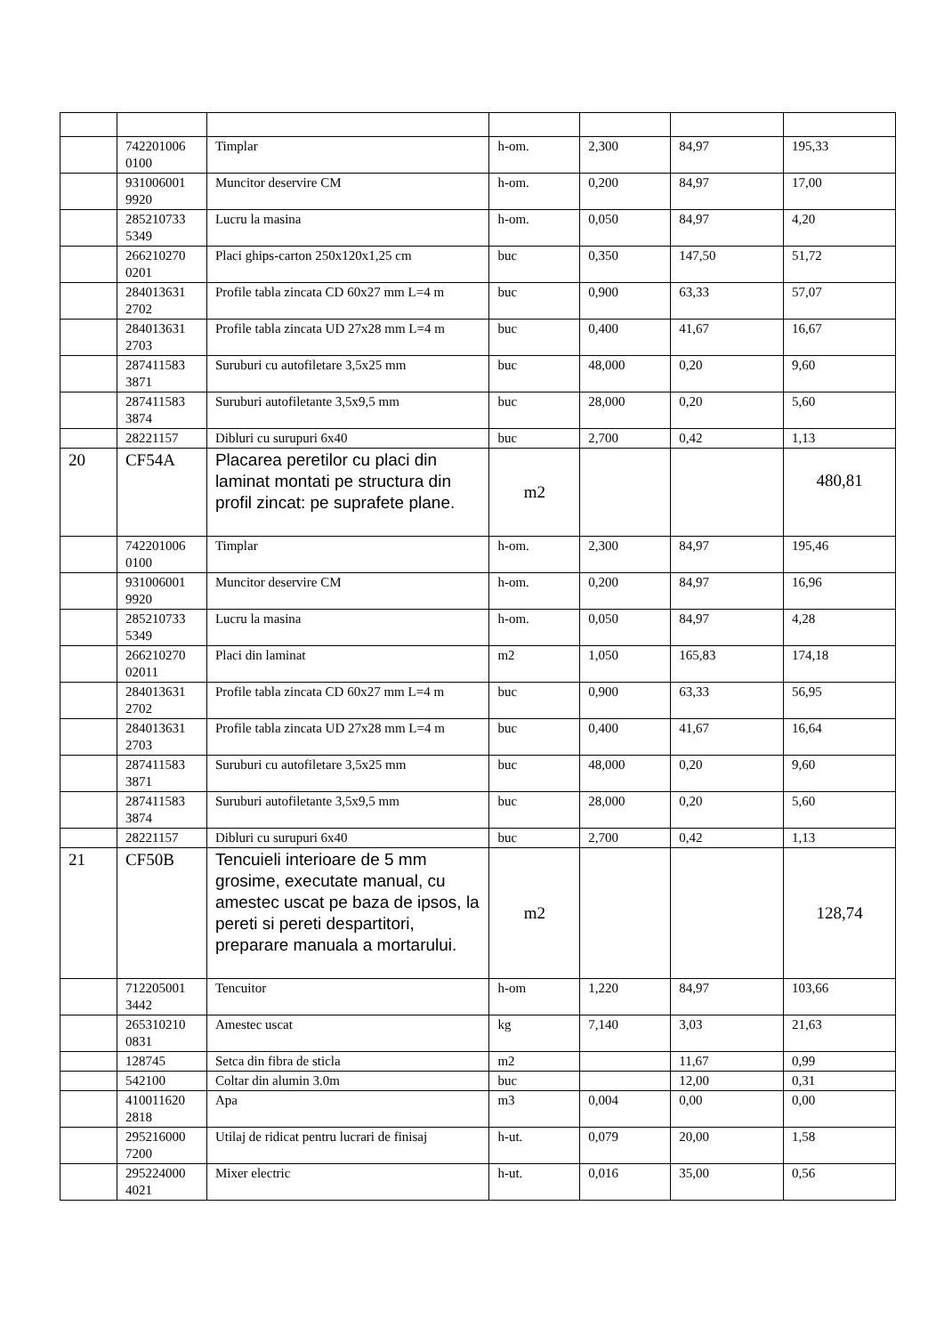| | 742201006 0100 | Timplar | h-om. | 2,300 | 84,97 | 195,33 |
| | 931006001 9920 | Muncitor deservire CM | h-om. | 0,200 | 84,97 | 17,00 |
| | 285210733 5349 | Lucru la masina | h-om. | 0,050 | 84,97 | 4,20 |
| | 266210270 0201 | Placi ghips-carton 250x120x1,25 cm | buc | 0,350 | 147,50 | 51,72 |
| | 284013631 2702 | Profile tabla zincata CD 60x27 mm L=4 m | buc | 0,900 | 63,33 | 57,07 |
| | 284013631 2703 | Profile tabla zincata UD 27x28 mm L=4 m | buc | 0,400 | 41,67 | 16,67 |
| | 287411583 3871 | Suruburi cu autofiletare 3,5x25 mm | buc | 48,000 | 0,20 | 9,60 |
| | 287411583 3874 | Suruburi autofiletante 3,5x9,5 mm | buc | 28,000 | 0,20 | 5,60 |
| | 28221157 | Dibluri cu surupuri 6x40 | buc | 2,700 | 0,42 | 1,13 |
| 20 | CF54A | Placarea peretilor cu placi din laminat montati pe structura din profil zincat: pe suprafete plane. | m2 | | | 480,81 |
| | 742201006 0100 | Timplar | h-om. | 2,300 | 84,97 | 195,46 |
| | 931006001 9920 | Muncitor deservire CM | h-om. | 0,200 | 84,97 | 16,96 |
| | 285210733 5349 | Lucru la masina | h-om. | 0,050 | 84,97 | 4,28 |
| | 266210270 02011 | Placi din laminat | m2 | 1,050 | 165,83 | 174,18 |
| | 284013631 2702 | Profile tabla zincata CD 60x27 mm L=4 m | buc | 0,900 | 63,33 | 56,95 |
| | 284013631 2703 | Profile tabla zincata UD 27x28 mm L=4 m | buc | 0,400 | 41,67 | 16,64 |
| | 287411583 3871 | Suruburi cu autofiletare 3,5x25 mm | buc | 48,000 | 0,20 | 9,60 |
| | 287411583 3874 | Suruburi autofiletante 3,5x9,5 mm | buc | 28,000 | 0,20 | 5,60 |
| | 28221157 | Dibluri cu surupuri 6x40 | buc | 2,700 | 0,42 | 1,13 |
| 21 | CF50B | Tencuieli interioare de 5 mm grosime, executate manual, cu amestec uscat pe baza de ipsos, la pereti si pereti despartitori, preparare manuala a mortarului. | m2 | | | 128,74 |
| | 712205001 3442 | Tencuitor | h-om | 1,220 | 84,97 | 103,66 |
| | 265310210 0831 | Amestec uscat | kg | 7,140 | 3,03 | 21,63 |
| | 128745 | Setca din fibra de sticla | m2 | | 11,67 | 0,99 |
| | 542100 | Coltar din alumin 3.0m | buc | | 12,00 | 0,31 |
| | 410011620 2818 | Apa | m3 | 0,004 | 0,00 | 0,00 |
| | 295216000 7200 | Utilaj de ridicat pentru lucrari de finisaj | h-ut. | 0,079 | 20,00 | 1,58 |
| | 295224000 4021 | Mixer electric | h-ut. | 0,016 | 35,00 | 0,56 |